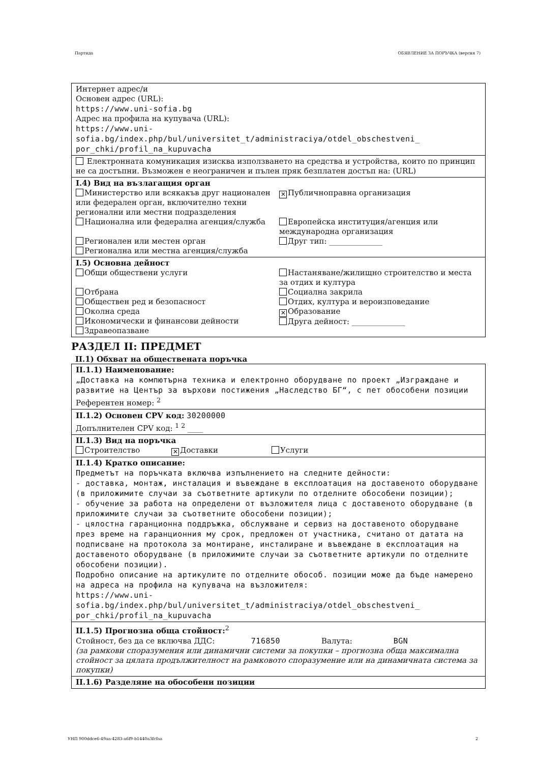Партида ОБЯВЛЕНИЕ ЗА ПОРЪЧКА (версия 7)
Интернет адрес/и
Основен адрес (URL):
https://www.uni-sofia.bg
Адрес на профила на купувача (URL):
https://www.uni-
sofia.bg/index.php/bul/universitet_t/administraciya/otdel_obschestveni_
por_chki/profil_na_kupuvacha
Електронната комуникация изисква използването на средства и устройства, които по принцип не са достъпни. Възможен е неограничен и пълен пряк безплатен достъп на: (URL)
I.4) Вид на възлагащия орган
Министерство или всякакъв друг национален или федерален орган, включително техни регионални или местни подразделения
✕ Публичноправна организация
Национална или федерална агенция/служба
Европейска институция/агенция или международна организация
Регионален или местен орган
Регионална или местна агенция/служба
Друг тип: ______________
I.5) Основна дейност
Общи обществени услуги
Настаняване/жилищно строителство и места за отдих и култура
Отбрана
Обществен ред и безопасност
Околна среда
Икономически и финансови дейности
Здравеопазване
Социална закрила
Отдих, култура и вероизповедание
✕ Образование
Друга дейност: ______________
РАЗДЕЛ II: ПРЕДМЕТ
II.1) Обхват на обществената поръчка
II.1.1) Наименование:
„Доставка на компютърна техника и електронно оборудване по проект „Изграждане и развитие на Център за върхови постижения „Наследство БГ“, с пет обособени позиции
Референтен номер: <sup>2</sup>
II.1.2) Основен CPV код: 30200000
Допълнителен CPV код: <sup>1 2</sup> ____
II.1.3) Вид на поръчка
Строителство ✕ Доставки Услуги
II.1.4) Кратко описание:
Предметът на поръчката включва изпълнението на следните дейности:
- доставка, монтаж, инсталация и въвеждане в експлоатация на доставеното оборудване (в приложимите случаи за съответните артикули по отделните обособени позиции);
- обучение за работа на определени от възложителя лица с доставеното оборудване (в приложимите случаи за съответните обособени позиции);
- цялостна гаранционна поддръжка, обслужване и сервиз на доставеното оборудване през време на гаранционния му срок, предложен от участника, считано от датата на подписване на протокола за монтиране, инсталиране и въвеждане в експлоатация на доставеното оборудване (в приложимите случаи за съответните артикули по отделните обособени позиции).
Подробно описание на артикулите по отделните обособ. позиции може да бъде намерено на адреса на профила на купувача на възложителя:
https://www.uni-
sofia.bg/index.php/bul/universitet_t/administraciya/otdel_obschestveni_
por_chki/profil_na_kupuvacha
II.1.5) Прогнозна обща стойност:<sup>2</sup>
Стойност, без да се включва ДДС: 716850 Валута: BGN
(за рамкови споразумения или динамични системи за покупки – прогнозна обща максимална стойност за цялата продължителност на рамковото споразумение или на динамичната система за покупки)
II.1.6) Разделяне на обособени позиции
УНП 900ddce6-49aa-4283-a6f9-b1440a3fcfaa 2